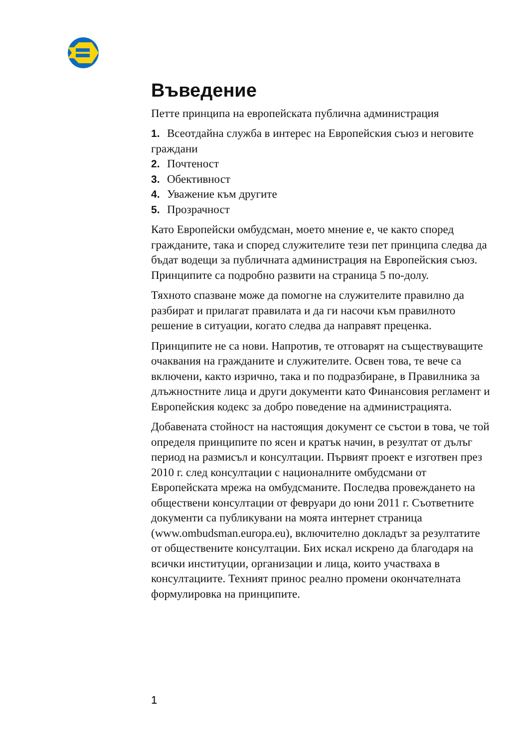Въведение
Петте принципа на европейската публична администрация
1. Всеотдайна служба в интерес на Европейския съюз и неговите граждани
2. Почтеност
3. Обективност
4. Уважение към другите
5. Прозрачност
Като Европейски омбудсман, моето мнение е, че както според гражданите, така и според служителите тези пет принципа следва да бъдат водещи за публичната администрация на Европейския съюз. Принципите са подробно развити на страница 5 по-долу.
Тяхното спазване може да помогне на служителите правилно да разбират и прилагат правилата и да ги насочи към правилното решение в ситуации, когато следва да направят преценка.
Принципите не са нови. Напротив, те отговарят на съществуващите очаквания на гражданите и служителите. Освен това, те вече са включени, както изрично, така и по подразбиране, в Правилника за длъжностните лица и други документи като Финансовия регламент и Европейския кодекс за добро поведение на администрацията.
Добавената стойност на настоящия документ се състои в това, че той определя принципите по ясен и кратък начин, в резултат от дълъг период на размисъл и консултации. Първият проект е изготвен през 2010 г. след консултации с националните омбудсмани от Европейската мрежа на омбудсманите. Последва провеждането на обществени консултации от февруари до юни 2011 г. Съответните документи са публикувани на моята интернет страница (www.ombudsman.europa.eu), включително докладът за резултатите от обществените консултации. Бих искал искрено да благодаря на всички институции, организации и лица, които участваха в консултациите. Техният принос реално промени окончателната формулировка на принципите.
1